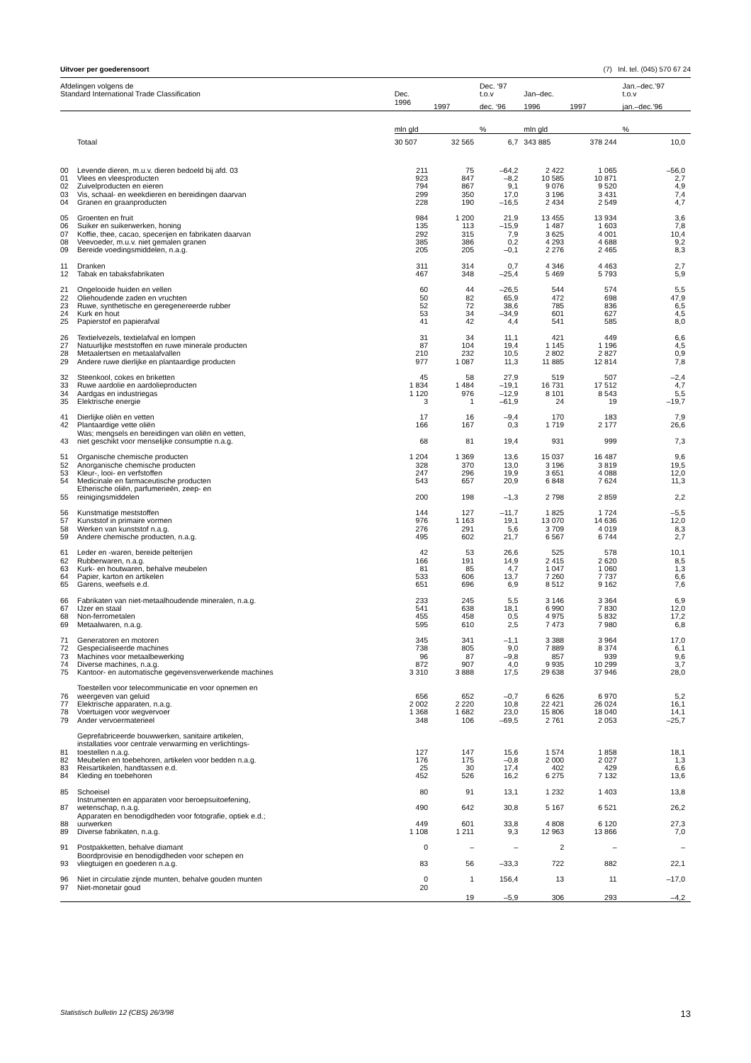Uitvoer per goederensoort (7) Inl. tel. (045) 570 67 24
| Afdelingen volgens de Standard International Trade Classification | | Dec. | | Dec. ‘97 t.o.v | Jan–dec. | | Jan.–dec.’97 t.o.v |
| --- | --- | --- | --- | --- | --- | --- | --- |
| | | 1996 | 1997 | dec. ‘96 | 1996 | 1997 | jan.–dec.’96 |
| | | mln gld | | % | mln gld | | % |
| | Totaal | 30 507 | 32 565 | 6,7 | 343 885 | 378 244 | 10,0 |
| 00 | Levende dieren, m.u.v. dieren bedoeld bij afd. 03 | 211 | 75 | –64,2 | 2 422 | 1 065 | –56,0 |
| 01 | Vlees en vleesproducten | 923 | 847 | –8,2 | 10 585 | 10 871 | 2,7 |
| 02 | Zuivelproducten en eieren | 794 | 867 | 9,1 | 9 076 | 9 520 | 4,9 |
| 03 | Vis, schaal- en weekdieren en bereidingen daarvan | 299 | 350 | 17,0 | 3 196 | 3 431 | 7,4 |
| 04 | Granen en graanproducten | 228 | 190 | –16,5 | 2 434 | 2 549 | 4,7 |
| 05 | Groenten en fruit | 984 | 1 200 | 21,9 | 13 455 | 13 934 | 3,6 |
| 06 | Suiker en suikerwerken, honing | 135 | 113 | –15,9 | 1 487 | 1 603 | 7,8 |
| 07 | Koffie, thee, cacao, specerijen en fabrikaten daarvan | 292 | 315 | 7,9 | 3 625 | 4 001 | 10,4 |
| 08 | Veevoeder, m.u.v. niet gemalen granen | 385 | 386 | 0,2 | 4 293 | 4 688 | 9,2 |
| 09 | Bereide voedingsmiddelen, n.a.g. | 205 | 205 | –0,1 | 2 276 | 2 465 | 8,3 |
| 11 | Dranken | 311 | 314 | 0,7 | 4 346 | 4 463 | 2,7 |
| 12 | Tabak en tabaksfabrikaten | 467 | 348 | –25,4 | 5 469 | 5 793 | 5,9 |
| 21 | Ongelooide huiden en vellen | 60 | 44 | –26,5 | 544 | 574 | 5,5 |
| 22 | Oliehoudende zaden en vruchten | 50 | 82 | 65,9 | 472 | 698 | 47,9 |
| 23 | Ruwe, synthetische en geregenereerde rubber | 52 | 72 | 38,6 | 785 | 836 | 6,5 |
| 24 | Kurk en hout | 53 | 34 | –34,9 | 601 | 627 | 4,5 |
| 25 | Papierstof en papierafval | 41 | 42 | 4,4 | 541 | 585 | 8,0 |
| 26 | Textielvezels, textielafval en lompen | 31 | 34 | 11,1 | 421 | 449 | 6,6 |
| 27 | Natuurlijke meststoffen en ruwe minerale producten | 87 | 104 | 19,4 | 1 145 | 1 196 | 4,5 |
| 28 | Metaalertsen en metaalafvallen | 210 | 232 | 10,5 | 2 802 | 2 827 | 0,9 |
| 29 | Andere ruwe dierlijke en plantaardige producten | 977 | 1 087 | 11,3 | 11 885 | 12 814 | 7,8 |
| 32 | Steenkool, cokes en briketten | 45 | 58 | 27,9 | 519 | 507 | –2,4 |
| 33 | Ruwe aardolie en aardolieproducten | 1 834 | 1 484 | –19,1 | 16 731 | 17 512 | 4,7 |
| 34 | Aardgas en industriegas | 1 120 | 976 | –12,9 | 8 101 | 8 543 | 5,5 |
| 35 | Elektrische energie | 3 | 1 | –61,9 | 24 | 19 | –19,7 |
| 41 | Dierlijke oliën en vetten | 17 | 16 | –9,4 | 170 | 183 | 7,9 |
| 42 | Plantaardige vette oliën | 166 | 167 | 0,3 | 1 719 | 2 177 | 26,6 |
| 43 | Was; mengsels en bereidingen van oliën en vetten, niet geschikt voor menselijke consumptie n.a.g. | 68 | 81 | 19,4 | 931 | 999 | 7,3 |
| 51 | Organische chemische producten | 1 204 | 1 369 | 13,6 | 15 037 | 16 487 | 9,6 |
| 52 | Anorganische chemische producten | 328 | 370 | 13,0 | 3 196 | 3 819 | 19,5 |
| 53 | Kleur-, looi- en verfstoffen | 247 | 296 | 19,9 | 3 651 | 4 088 | 12,0 |
| 54 | Medicinale en farmaceutische producten | 543 | 657 | 20,9 | 6 848 | 7 624 | 11,3 |
| 55 | Etherische oliën, parfumerieën, zeep- en reinigingsmiddelen | 200 | 198 | –1,3 | 2 798 | 2 859 | 2,2 |
| 56 | Kunstmatige meststoffen | 144 | 127 | –11,7 | 1 825 | 1 724 | –5,5 |
| 57 | Kunststof in primaire vormen | 976 | 1 163 | 19,1 | 13 070 | 14 636 | 12,0 |
| 58 | Werken van kunststof n.a.g. | 276 | 291 | 5,6 | 3 709 | 4 019 | 8,3 |
| 59 | Andere chemische producten, n.a.g. | 495 | 602 | 21,7 | 6 567 | 6 744 | 2,7 |
| 61 | Leder en -waren, bereide pelterijen | 42 | 53 | 26,6 | 525 | 578 | 10,1 |
| 62 | Rubberwaren, n.a.g. | 166 | 191 | 14,9 | 2 415 | 2 620 | 8,5 |
| 63 | Kurk- en houtwaren, behalve meubelen | 81 | 85 | 4,7 | 1 047 | 1 060 | 1,3 |
| 64 | Papier, karton en artikelen | 533 | 606 | 13,7 | 7 260 | 7 737 | 6,6 |
| 65 | Garens, weefsels e.d. | 651 | 696 | 6,9 | 8 512 | 9 162 | 7,6 |
| 66 | Fabrikaten van niet-metaalhoudende mineralen, n.a.g. | 233 | 245 | 5,5 | 3 146 | 3 364 | 6,9 |
| 67 | IJzer en staal | 541 | 638 | 18,1 | 6 990 | 7 830 | 12,0 |
| 68 | Non-ferrometalen | 455 | 458 | 0,5 | 4 975 | 5 832 | 17,2 |
| 69 | Metaalwaren, n.a.g. | 595 | 610 | 2,5 | 7 473 | 7 980 | 6,8 |
| 71 | Generatoren en motoren | 345 | 341 | –1,1 | 3 388 | 3 964 | 17,0 |
| 72 | Gespecialiseerde machines | 738 | 805 | 9,0 | 7 889 | 8 374 | 6,1 |
| 73 | Machines voor metaalbewerking | 96 | 87 | –9,8 | 857 | 939 | 9,6 |
| 74 | Diverse machines, n.a.g. | 872 | 907 | 4,0 | 9 935 | 10 299 | 3,7 |
| 75 | Kantoor- en automatische gegevensverwerkende machines | 3 310 | 3 888 | 17,5 | 29 638 | 37 946 | 28,0 |
| 76 | Toestellen voor telecommunicatie en voor opnemen en weergeven van geluid | 656 | 652 | –0,7 | 6 626 | 6 970 | 5,2 |
| 77 | Elektrische apparaten, n.a.g. | 2 002 | 2 220 | 10,8 | 22 421 | 26 024 | 16,1 |
| 78 | Voertuigen voor wegvervoer | 1 368 | 1 682 | 23,0 | 15 806 | 18 040 | 14,1 |
| 79 | Ander vervoermaterieel | 348 | 106 | –69,5 | 2 761 | 2 053 | –25,7 |
| 81 | Geprefabriceerde bouwwerken, sanitaire artikelen, installaties voor centrale verwarming en verlichtings- toestellen n.a.g. | 127 | 147 | 15,6 | 1 574 | 1 858 | 18,1 |
| 82 | Meubelen en toebehoren, artikelen voor bedden n.a.g. | 176 | 175 | –0,8 | 2 000 | 2 027 | 1,3 |
| 83 | Reisartikelen, handtassen e.d. | 25 | 30 | 17,4 | 402 | 429 | 6,6 |
| 84 | Kleding en toebehoren | 452 | 526 | 16,2 | 6 275 | 7 132 | 13,6 |
| 85 | Schoeisel | 80 | 91 | 13,1 | 1 232 | 1 403 | 13,8 |
| 87 | Instrumenten en apparaten voor beroepsuitoefening, wetenschap, n.a.g. | 490 | 642 | 30,8 | 5 167 | 6 521 | 26,2 |
| 88 | Apparaten en benodigdheden voor fotografie, optiek e.d.; uurwerken | 449 | 601 | 33,8 | 4 808 | 6 120 | 27,3 |
| 89 | Diverse fabrikaten, n.a.g. | 1 108 | 1 211 | 9,3 | 12 963 | 13 866 | 7,0 |
| 91 | Postpakketten, behalve diamant | 0 | – | – | 2 | – | – |
| 93 | Boordprovisie en benodigdheden voor schepen en vliegtuigen en goederen n.a.g. | 83 | 56 | –33,3 | 722 | 882 | 22,1 |
| 96 | Niet in circulatie zijnde munten, behalve gouden munten | 0 | 1 | 156,4 | 13 | 11 | –17,0 |
| 97 | Niet-monetair goud | 20 | 19 | –5,9 | 306 | 293 | –4,2 |
Statistisch bulletin 12 (CBS) 26/3/98 13